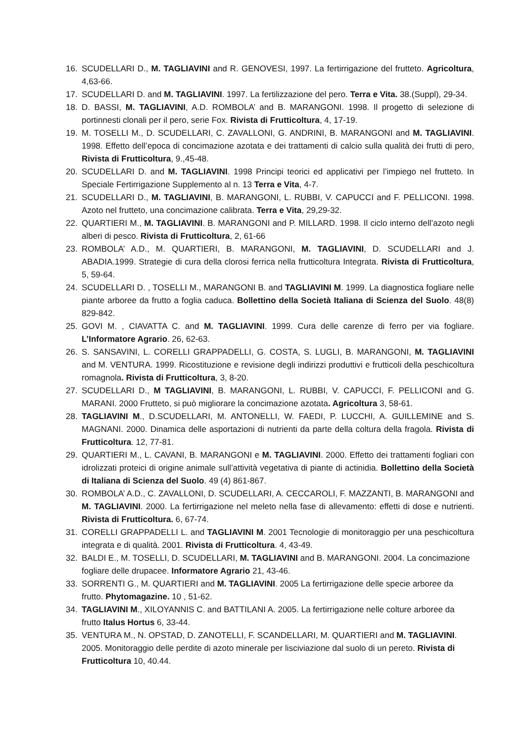16. SCUDELLARI D., M. TAGLIAVINI and R. GENOVESI, 1997. La fertirrigazione del frutteto. Agricoltura, 4,63-66.
17. SCUDELLARI D. and M. TAGLIAVINI. 1997. La fertilizzazione del pero. Terra e Vita. 38.(Suppl), 29-34.
18. D. BASSI, M. TAGLIAVINI, A.D. ROMBOLA’ and B. MARANGONI. 1998. Il progetto di selezione di portinnesti clonali per il pero, serie Fox. Rivista di Frutticoltura, 4, 17-19.
19. M. TOSELLI M., D. SCUDELLARI, C. ZAVALLONI, G. ANDRINI, B. MARANGONI and M. TAGLIAVINI. 1998. Effetto dell’epoca di concimazione azotata e dei trattamenti di calcio sulla qualità dei frutti di pero, Rivista di Frutticoltura, 9.,45-48.
20. SCUDELLARI D. and M. TAGLIAVINI. 1998 Principi teorici ed applicativi per l’impiego nel frutteto. In Speciale Fertirrigazione Supplemento al n. 13 Terra e Vita, 4-7.
21. SCUDELLARI D., M. TAGLIAVINI, B. MARANGONI, L. RUBBI, V. CAPUCCI and F. PELLICONI. 1998. Azoto nel frutteto, una concimazione calibrata. Terra e Vita, 29,29-32.
22. QUARTIERI M., M. TAGLIAVINI. B. MARANGONI and P. MILLARD. 1998. Il ciclo interno dell’azoto negli alberi di pesco. Rivista di Frutticoltura, 2, 61-66
23. ROMBOLA’ A.D., M. QUARTIERI, B. MARANGONI, M. TAGLIAVINI, D. SCUDELLARI and J. ABADIA.1999. Strategie di cura della clorosi ferrica nella frutticoltura Integrata. Rivista di Frutticoltura, 5, 59-64.
24. SCUDELLARI D. , TOSELLI M., MARANGONI B. and TAGLIAVINI M. 1999. La diagnostica fogliare nelle piante arboree da frutto a foglia caduca. Bollettino della Società Italiana di Scienza del Suolo. 48(8) 829-842.
25. GOVI M. , CIAVATTA C. and M. TAGLIAVINI. 1999. Cura delle carenze di ferro per via fogliare. L’Informatore Agrario. 26, 62-63.
26. S. SANSAVINI, L. CORELLI GRAPPADELLI, G. COSTA, S. LUGLI, B. MARANGONI, M. TAGLIAVINI and M. VENTURA. 1999. Ricostituzione e revisione degli indirizzi produttivi e frutticoli della peschicoltura romagnola. Rivista di Frutticoltura, 3, 8-20.
27. SCUDELLARI D., M TAGLIAVINI, B. MARANGONI, L. RUBBI, V. CAPUCCI, F. PELLICONI and G. MARANI. 2000 Frutteto, si può migliorare la concimazione azotata. Agricoltura 3, 58-61.
28. TAGLIAVINI M., D.SCUDELLARI, M. ANTONELLI, W. FAEDI, P. LUCCHI, A. GUILLEMINE and S. MAGNANI. 2000. Dinamica delle asportazioni di nutrienti da parte della coltura della fragola. Rivista di Frutticoltura. 12, 77-81.
29. QUARTIERI M., L. CAVANI, B. MARANGONI e M. TAGLIAVINI. 2000. Effetto dei trattamenti fogliari con idrolizzati proteici di origine animale sull’attività vegetativa di piante di actinidia. Bollettino della Società di Italiana di Scienza del Suolo. 49 (4) 861-867.
30. ROMBOLA’ A.D., C. ZAVALLONI, D. SCUDELLARI, A. CECCAROLI, F. MAZZANTI, B. MARANGONI and M. TAGLIAVINI. 2000. La fertirrigazione nel meleto nella fase di allevamento: effetti di dose e nutrienti. Rivista di Frutticoltura. 6, 67-74.
31. CORELLI GRAPPADELLI L. and TAGLIAVINI M. 2001 Tecnologie di monitoraggio per una peschicoltura integrata e di qualità. 2001. Rivista di Frutticoltura. 4, 43-49.
32. BALDI E., M. TOSELLI, D. SCUDELLARI, M. TAGLIAVINI and B. MARANGONI. 2004. La concimazione fogliare delle drupacee. Informatore Agrario 21, 43-46.
33. SORRENTI G., M. QUARTIERI and M. TAGLIAVINI. 2005 La fertirrigazione delle specie arboree da frutto. Phytomagazine. 10 , 51-62.
34. TAGLIAVINI M., XILOYANNIS C. and BATTILANI A. 2005. La fertirrigazione nelle colture arboree da frutto Italus Hortus 6, 33-44.
35. VENTURA M., N. OPSTAD, D. ZANOTELLI, F. SCANDELLARI, M. QUARTIERI and M. TAGLIAVINI. 2005. Monitoraggio delle perdite di azoto minerale per lisciviazione dal suolo di un pereto. Rivista di Frutticoltura 10, 40.44.